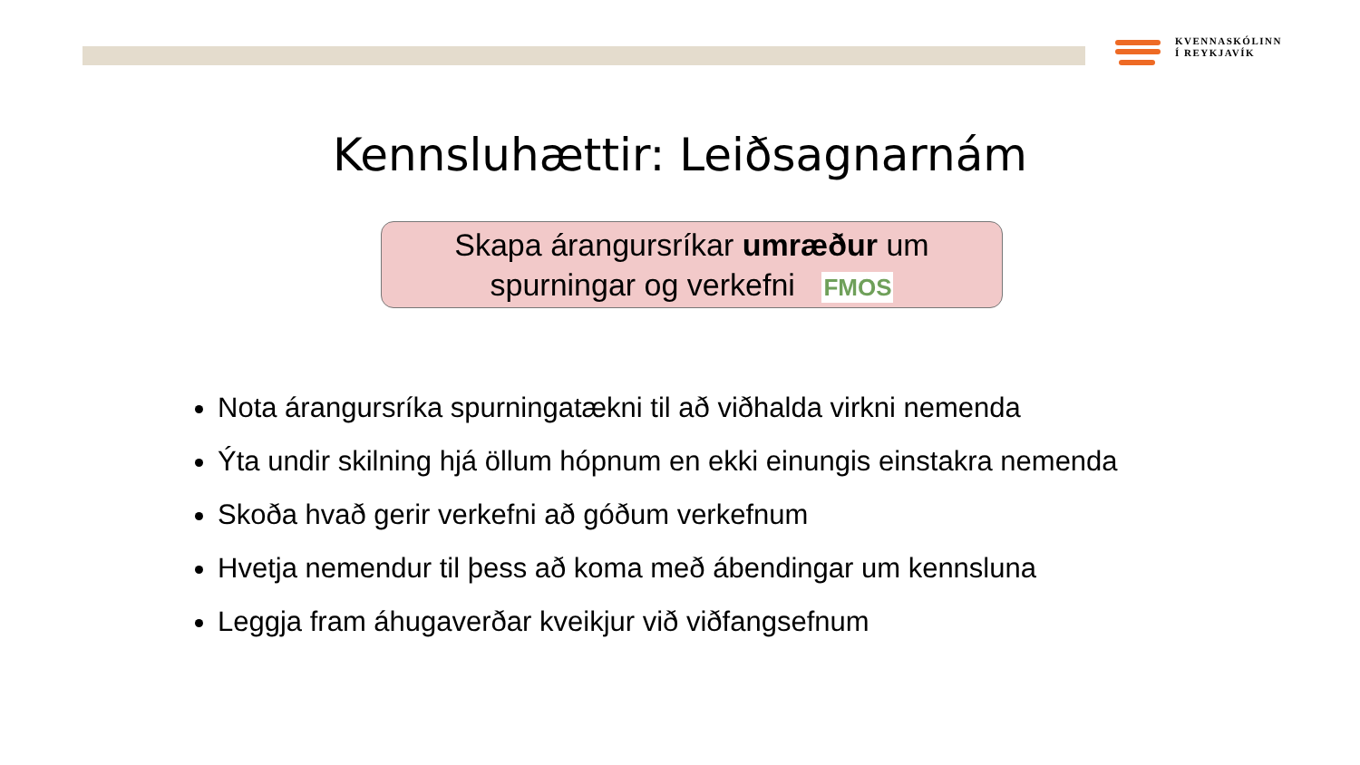KVENNASKÓLINN
Í REYKJAVÍK
Kennsluhættir: Leiðsagnarnám
Skapa árangursríkar umræður um
spurningar og verkefni FMOS
Nota árangursríka spurningatækni til að viðhalda virkni nemenda
Ýta undir skilning hjá öllum hópnum en ekki einungis einstakra nemenda
Skoða hvað gerir verkefni að góðum verkefnum
Hvetja nemendur til þess að koma með ábendingar um kennsluna
Leggja fram áhugaverðar kveikjur við viðfangsefnum